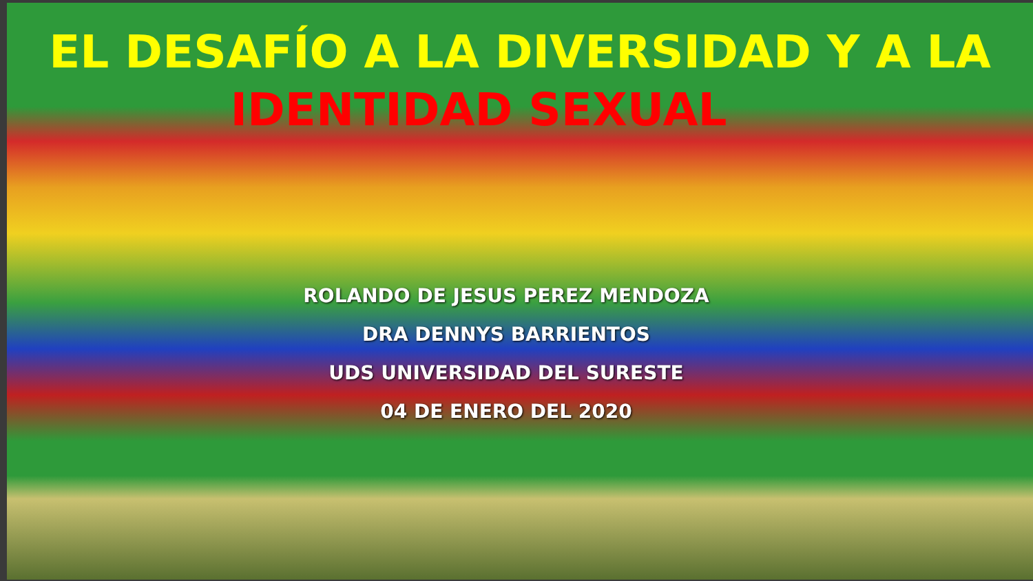EL DESAFÍO A LA DIVERSIDAD Y A LA
IDENTIDAD SEXUAL
ROLANDO DE JESUS PEREZ MENDOZA
DRA DENNYS BARRIENTOS
UDS UNIVERSIDAD DEL SURESTE
04 DE ENERO DEL 2020